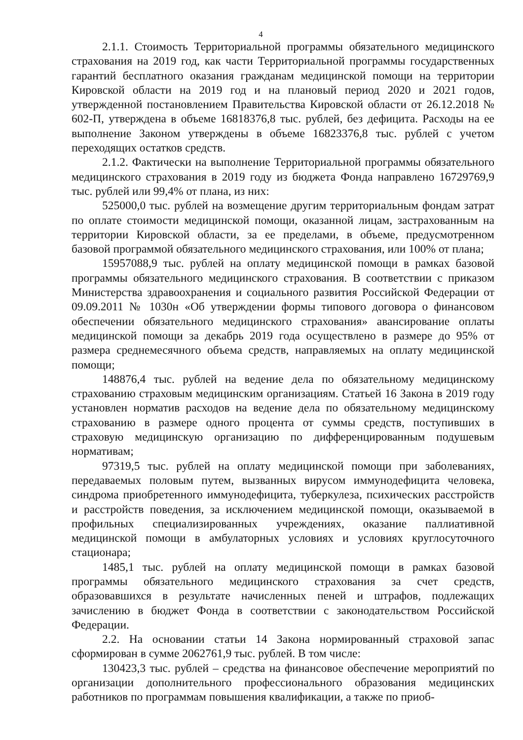4
2.1.1. Стоимость Территориальной программы обязательного медицинского страхования на 2019 год, как части Территориальной программы государственных гарантий бесплатного оказания гражданам медицинской помощи на территории Кировской области на 2019 год и на плановый период 2020 и 2021 годов, утвержденной постановлением Правительства Кировской области от 26.12.2018 № 602-П, утверждена в объеме 16818376,8 тыс. рублей, без дефицита. Расходы на ее выполнение Законом утверждены в объеме 16823376,8 тыс. рублей с учетом переходящих остатков средств.
2.1.2. Фактически на выполнение Территориальной программы обязательного медицинского страхования в 2019 году из бюджета Фонда направлено 16729769,9 тыс. рублей или 99,4% от плана, из них:
525000,0 тыс. рублей на возмещение другим территориальным фондам затрат по оплате стоимости медицинской помощи, оказанной лицам, застрахованным на территории Кировской области, за ее пределами, в объеме, предусмотренном базовой программой обязательного медицинского страхования, или 100% от плана;
15957088,9 тыс. рублей на оплату медицинской помощи в рамках базовой программы обязательного медицинского страхования. В соответствии с приказом Министерства здравоохранения и социального развития Российской Федерации от 09.09.2011 № 1030н «Об утверждении формы типового договора о финансовом обеспечении обязательного медицинского страхования» авансирование оплаты медицинской помощи за декабрь 2019 года осуществлено в размере до 95% от размера среднемесячного объема средств, направляемых на оплату медицинской помощи;
148876,4 тыс. рублей на ведение дела по обязательному медицинскому страхованию страховым медицинским организациям. Статьей 16 Закона в 2019 году установлен норматив расходов на ведение дела по обязательному медицинскому страхованию в размере одного процента от суммы средств, поступивших в страховую медицинскую организацию по дифференцированным подушевым нормативам;
97319,5 тыс. рублей на оплату медицинской помощи при заболеваниях, передаваемых половым путем, вызванных вирусом иммунодефицита человека, синдрома приобретенного иммунодефицита, туберкулеза, психических расстройств и расстройств поведения, за исключением медицинской помощи, оказываемой в профильных специализированных учреждениях, оказание паллиативной медицинской помощи в амбулаторных условиях и условиях круглосуточного стационара;
1485,1 тыс. рублей на оплату медицинской помощи в рамках базовой программы обязательного медицинского страхования за счет средств, образовавшихся в результате начисленных пеней и штрафов, подлежащих зачислению в бюджет Фонда в соответствии с законодательством Российской Федерации.
2.2. На основании статьи 14 Закона нормированный страховой запас сформирован в сумме 2062761,9 тыс. рублей. В том числе:
130423,3 тыс. рублей – средства на финансовое обеспечение мероприятий по организации дополнительного профессионального образования медицинских работников по программам повышения квалификации, а также по приоб-